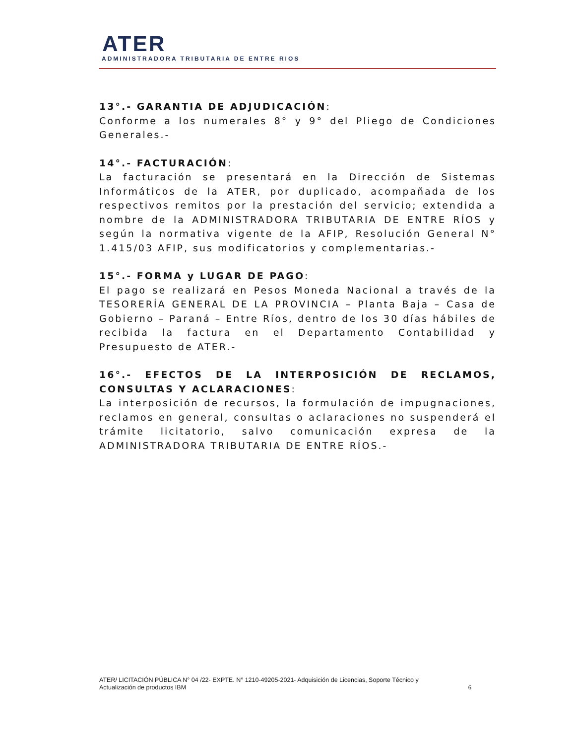ATER
ADMINISTRADORA TRIBUTARIA DE ENTRE RIOS
13°.- GARANTIA DE ADJUDICACIÓN:
Conforme a los numerales 8° y 9° del Pliego de Condiciones Generales.-
14°.- FACTURACIÓN:
La facturación se presentará en la Dirección de Sistemas Informáticos de la ATER, por duplicado, acompañada de los respectivos remitos por la prestación del servicio; extendida a nombre de la ADMINISTRADORA TRIBUTARIA DE ENTRE RÍOS y según la normativa vigente de la AFIP, Resolución General N° 1.415/03 AFIP, sus modificatorios y complementarias.-
15°.- FORMA y LUGAR DE PAGO:
El pago se realizará en Pesos Moneda Nacional a través de la TESORERÍA GENERAL DE LA PROVINCIA – Planta Baja – Casa de Gobierno – Paraná – Entre Ríos, dentro de los 30 días hábiles de recibida la factura en el Departamento Contabilidad y Presupuesto de ATER.-
16°.- EFECTOS DE LA INTERPOSICIÓN DE RECLAMOS, CONSULTAS Y ACLARACIONES:
La interposición de recursos, la formulación de impugnaciones, reclamos en general, consultas o aclaraciones no suspenderá el trámite licitatorio, salvo comunicación expresa de la ADMINISTRADORA TRIBUTARIA DE ENTRE RÍOS.-
ATER/ LICITACIÓN PÚBLICA N° 04 /22- EXPTE. N° 1210-49205-2021- Adquisición de Licencias, Soporte Técnico y
Actualización de productos IBM 6